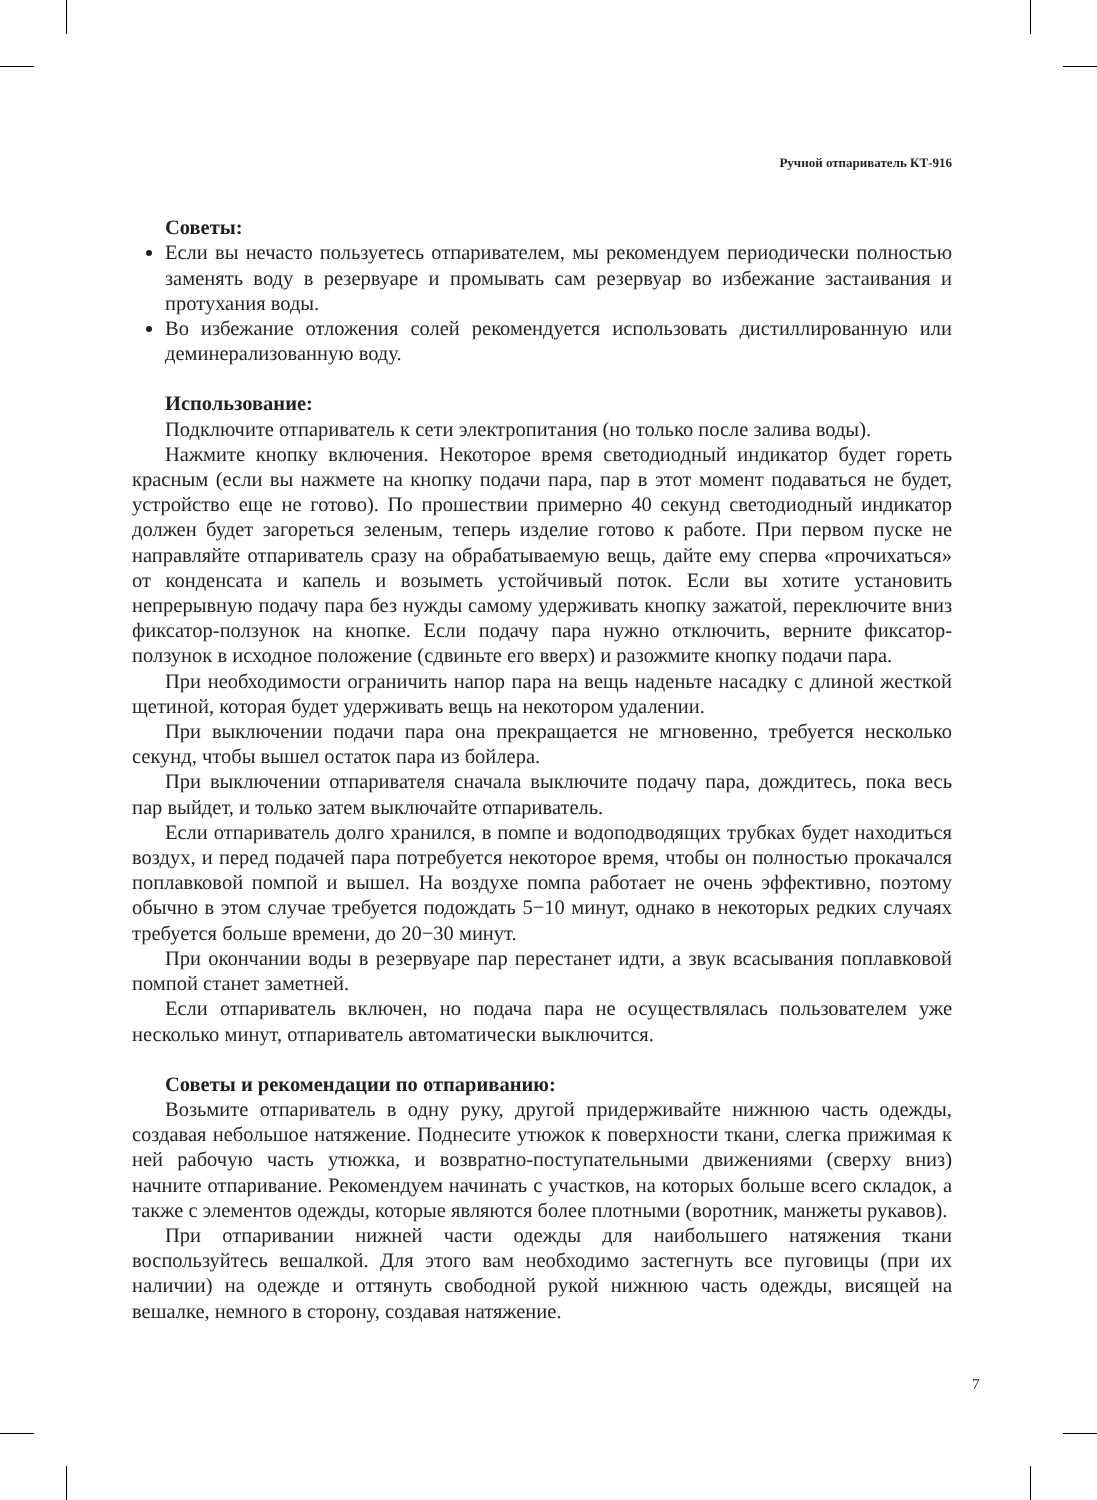Ручной отпариватель КТ-916
Советы:
Если вы нечасто пользуетесь отпаривателем, мы рекомендуем периодически полностью заменять воду в резервуаре и промывать сам резервуар во избежание застаивания и протухания воды.
Во избежание отложения солей рекомендуется использовать дистиллированную или деминерализованную воду.
Использование:
Подключите отпариватель к сети электропитания (но только после залива воды).
Нажмите кнопку включения. Некоторое время светодиодный индикатор будет гореть красным (если вы нажмете на кнопку подачи пара, пар в этот момент подаваться не будет, устройство еще не готово). По прошествии примерно 40 секунд светодиодный индикатор должен будет загореться зеленым, теперь изделие готово к работе. При первом пуске не направляйте отпариватель сразу на обрабатываемую вещь, дайте ему сперва «прочихаться» от конденсата и капель и возыметь устойчивый поток. Если вы хотите установить непрерывную подачу пара без нужды самому удерживать кнопку зажатой, переключите вниз фиксатор-ползунок на кнопке. Если подачу пара нужно отключить, верните фиксатор-ползунок в исходное положение (сдвиньте его вверх) и разожмите кнопку подачи пара.
При необходимости ограничить напор пара на вещь наденьте насадку с длиной жесткой щетиной, которая будет удерживать вещь на некотором удалении.
При выключении подачи пара она прекращается не мгновенно, требуется несколько секунд, чтобы вышел остаток пара из бойлера.
При выключении отпаривателя сначала выключите подачу пара, дождитесь, пока весь пар выйдет, и только затем выключайте отпариватель.
Если отпариватель долго хранился, в помпе и водоподводящих трубках будет находиться воздух, и перед подачей пара потребуется некоторое время, чтобы он полностью прокачался поплавковой помпой и вышел. На воздухе помпа работает не очень эффективно, поэтому обычно в этом случае требуется подождать 5−10 минут, однако в некоторых редких случаях требуется больше времени, до 20−30 минут.
При окончании воды в резервуаре пар перестанет идти, а звук всасывания поплавковой помпой станет заметней.
Если отпариватель включен, но подача пара не осуществлялась пользователем уже несколько минут, отпариватель автоматически выключится.
Советы и рекомендации по отпариванию:
Возьмите отпариватель в одну руку, другой придерживайте нижнюю часть одежды, создавая небольшое натяжение. Поднесите утюжок к поверхности ткани, слегка прижимая к ней рабочую часть утюжка, и возвратно-поступательными движениями (сверху вниз) начните отпаривание. Рекомендуем начинать с участков, на которых больше всего складок, а также с элементов одежды, которые являются более плотными (воротник, манжеты рукавов).
При отпаривании нижней части одежды для наибольшего натяжения ткани воспользуйтесь вешалкой. Для этого вам необходимо застегнуть все пуговицы (при их наличии) на одежде и оттянуть свободной рукой нижнюю часть одежды, висящей на вешалке, немного в сторону, создавая натяжение.
7